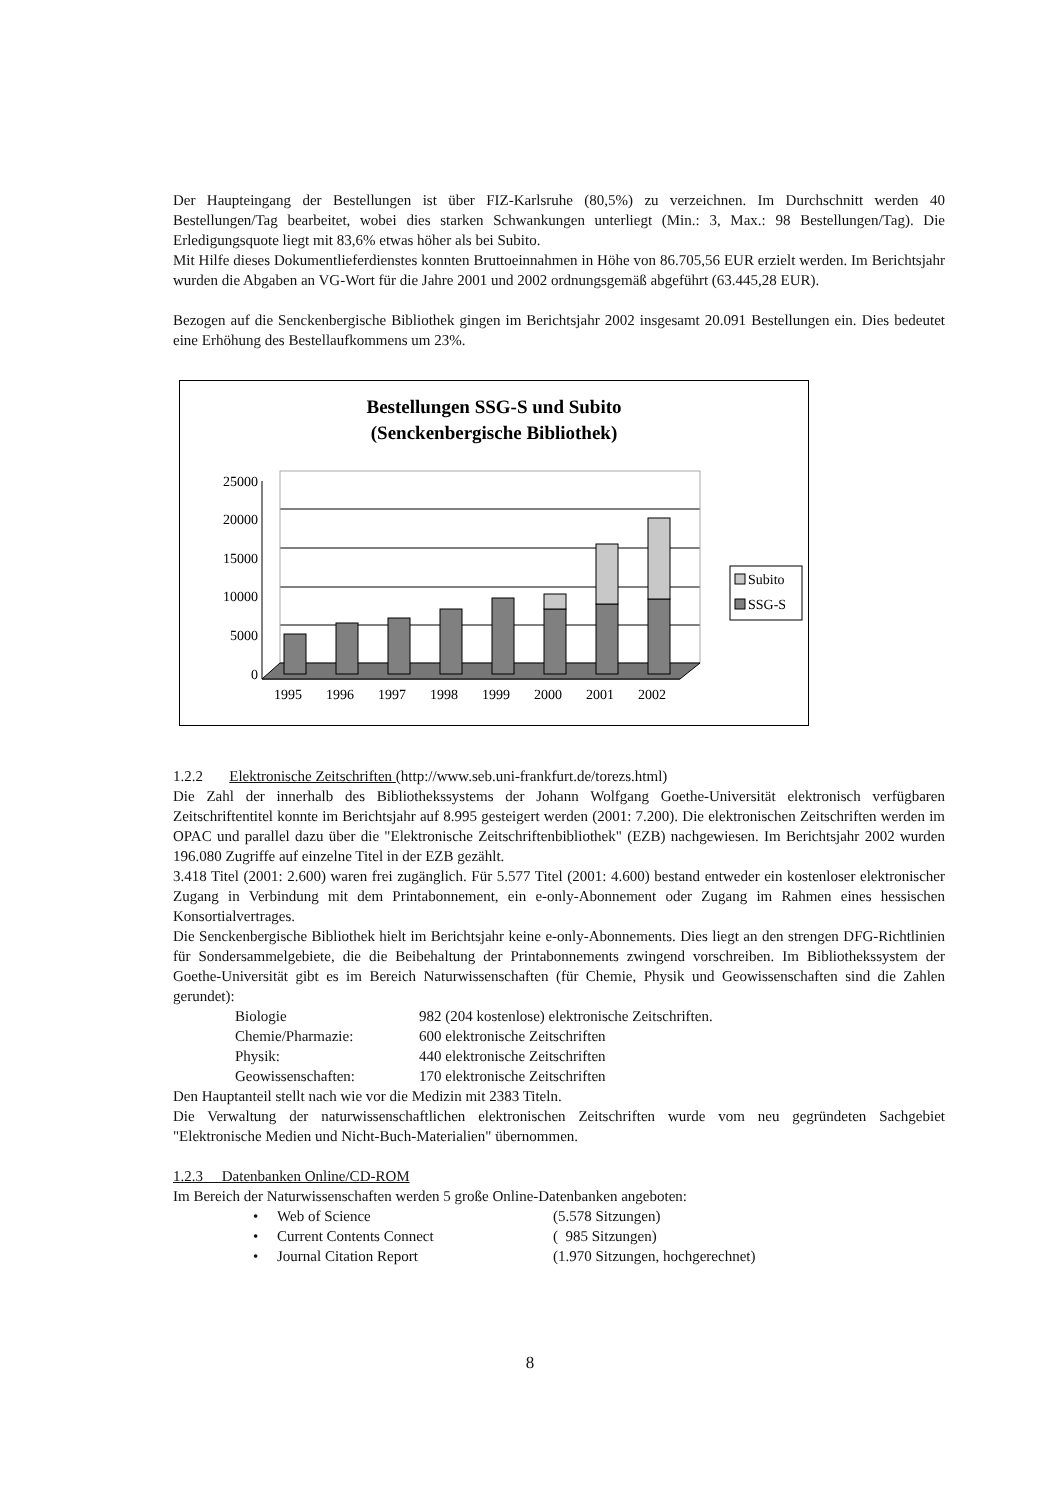Der Haupteingang der Bestellungen ist über FIZ-Karlsruhe (80,5%) zu verzeichnen. Im Durchschnitt werden 40 Bestellungen/Tag bearbeitet, wobei dies starken Schwankungen unterliegt (Min.: 3, Max.: 98 Bestellungen/Tag). Die Erledigungsquote liegt mit 83,6% etwas höher als bei Subito.
Mit Hilfe dieses Dokumentlieferdienstes konnten Bruttoeinnahmen in Höhe von 86.705,56 EUR erzielt werden. Im Berichtsjahr wurden die Abgaben an VG-Wort für die Jahre 2001 und 2002 ordnungsgemäß abgeführt (63.445,28 EUR).
Bezogen auf die Senckenbergische Bibliothek gingen im Berichtsjahr 2002 insgesamt 20.091 Bestellungen ein. Dies bedeutet eine Erhöhung des Bestellaufkommens um 23%.
Bestellungen SSG-S und Subito
(Senckenbergische Bibliothek)
25000
20000
15000
10000
5000
0
1995
1996
1997
1998
1999
2000
2001
2002
Subito
SSG-S
1.2.2 Elektronische Zeitschriften (http://www.seb.uni-frankfurt.de/torezs.html)
Die Zahl der innerhalb des Bibliothekssystems der Johann Wolfgang Goethe-Universität elektronisch verfügbaren Zeitschriftentitel konnte im Berichtsjahr auf 8.995 gesteigert werden (2001: 7.200). Die elektronischen Zeitschriften werden im OPAC und parallel dazu über die "Elektronische Zeitschriftenbibliothek" (EZB) nachgewiesen. Im Berichtsjahr 2002 wurden 196.080 Zugriffe auf einzelne Titel in der EZB gezählt.
3.418 Titel (2001: 2.600) waren frei zugänglich. Für 5.577 Titel (2001: 4.600) bestand entweder ein kostenloser elektronischer Zugang in Verbindung mit dem Printabonnement, ein e-only-Abonnement oder Zugang im Rahmen eines hessischen Konsortialvertrages.
Die Senckenbergische Bibliothek hielt im Berichtsjahr keine e-only-Abonnements. Dies liegt an den strengen DFG-Richtlinien für Sondersammelgebiete, die die Beibehaltung der Printabonnements zwingend vorschreiben. Im Bibliothekssystem der Goethe-Universität gibt es im Bereich Naturwissenschaften (für Chemie, Physik und Geowissenschaften sind die Zahlen gerundet):
Biologie 982 (204 kostenlose) elektronische Zeitschriften.
Chemie/Pharmazie: 600 elektronische Zeitschriften
Physik: 440 elektronische Zeitschriften
Geowissenschaften: 170 elektronische Zeitschriften
Den Hauptanteil stellt nach wie vor die Medizin mit 2383 Titeln.
Die Verwaltung der naturwissenschaftlichen elektronischen Zeitschriften wurde vom neu gegründeten Sachgebiet "Elektronische Medien und Nicht-Buch-Materialien" übernommen.
1.2.3 Datenbanken Online/CD-ROM
Im Bereich der Naturwissenschaften werden 5 große Online-Datenbanken angeboten:
• Web of Science (5.578 Sitzungen)
• Current Contents Connect ( 985 Sitzungen)
• Journal Citation Report (1.970 Sitzungen, hochgerechnet)
8